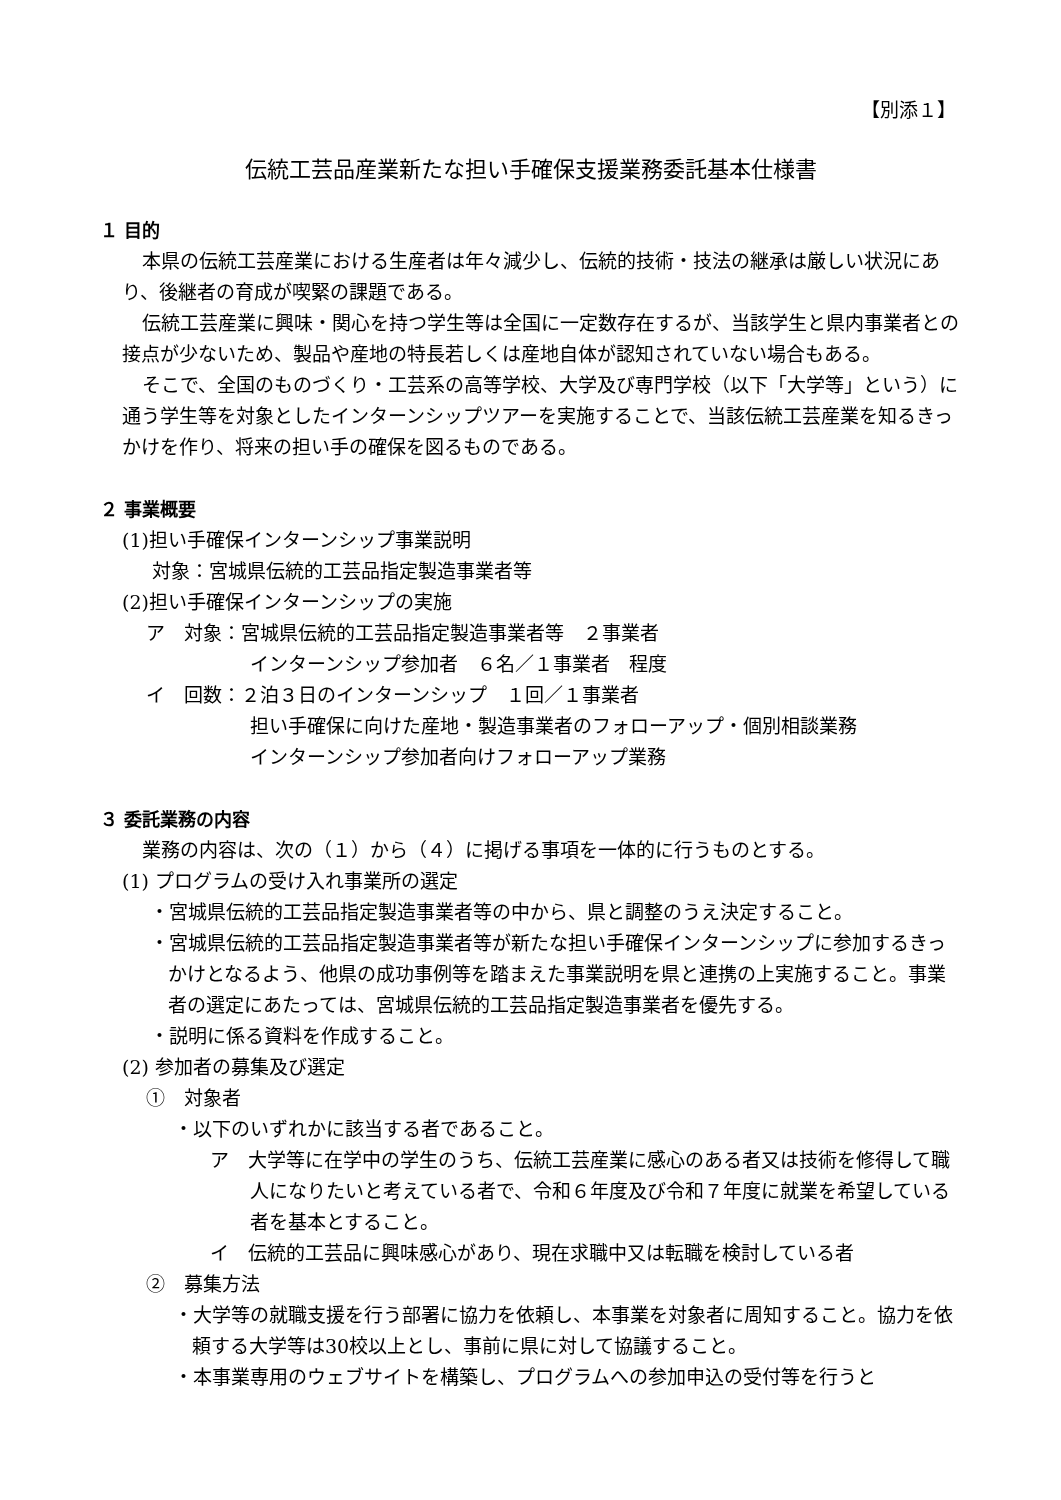【別添１】
伝統工芸品産業新たな担い手確保支援業務委託基本仕様書
１ 目的
本県の伝統工芸産業における生産者は年々減少し、伝統的技術・技法の継承は厳しい状況にあり、後継者の育成が喫緊の課題である。
伝統工芸産業に興味・関心を持つ学生等は全国に一定数存在するが、当該学生と県内事業者との接点が少ないため、製品や産地の特長若しくは産地自体が認知されていない場合もある。
そこで、全国のものづくり・工芸系の高等学校、大学及び専門学校（以下「大学等」という）に通う学生等を対象としたインターンシップツアーを実施することで、当該伝統工芸産業を知るきっかけを作り、将来の担い手の確保を図るものである。
２ 事業概要
(1)担い手確保インターンシップ事業説明
対象：宮城県伝統的工芸品指定製造事業者等
(2)担い手確保インターンシップの実施
ア　対象：宮城県伝統的工芸品指定製造事業者等　２事業者
インターンシップ参加者　６名／１事業者　程度
イ　回数：２泊３日のインターンシップ　１回／１事業者
担い手確保に向けた産地・製造事業者のフォローアップ・個別相談業務
インターンシップ参加者向けフォローアップ業務
３ 委託業務の内容
業務の内容は、次の（１）から（４）に掲げる事項を一体的に行うものとする。
(1) プログラムの受け入れ事業所の選定
・宮城県伝統的工芸品指定製造事業者等の中から、県と調整のうえ決定すること。
・宮城県伝統的工芸品指定製造事業者等が新たな担い手確保インターンシップに参加するきっかけとなるよう、他県の成功事例等を踏まえた事業説明を県と連携の上実施すること。事業者の選定にあたっては、宮城県伝統的工芸品指定製造事業者を優先する。
・説明に係る資料を作成すること。
(2) 参加者の募集及び選定
①　対象者
・以下のいずれかに該当する者であること。
ア　大学等に在学中の学生のうち、伝統工芸産業に感心のある者又は技術を修得して職人になりたいと考えている者で、令和６年度及び令和７年度に就業を希望している者を基本とすること。
イ　伝統的工芸品に興味感心があり、現在求職中又は転職を検討している者
②　募集方法
・大学等の就職支援を行う部署に協力を依頼し、本事業を対象者に周知すること。協力を依頼する大学等は30校以上とし、事前に県に対して協議すること。
・本事業専用のウェブサイトを構築し、プログラムへの参加申込の受付等を行うと